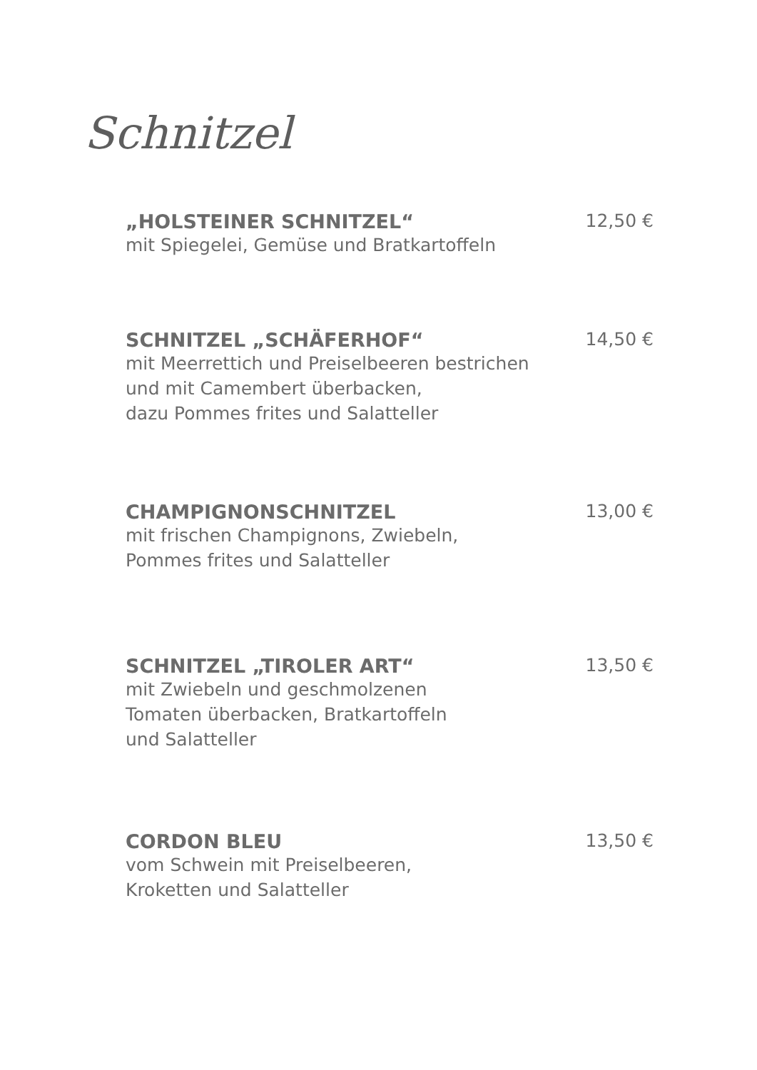Schnitzel
„HOLSTEINER SCHNITZEL“ 12,50 €
mit Spiegelei, Gemüse und Bratkartoffeln
SCHNITZEL „SCHÄFERHOF“ 14,50 €
mit Meerrettich und Preiselbeeren bestrichen
und mit Camembert überbacken,
dazu Pommes frites und Salatteller
CHAMPIGNONSCHNITZEL 13,00 €
mit frischen Champignons, Zwiebeln,
Pommes frites und Salatteller
SCHNITZEL „TIROLER ART“ 13,50 €
mit Zwiebeln und geschmolzenen
Tomaten überbacken, Bratkartoffeln
und Salatteller
CORDON BLEU 13,50 €
vom Schwein mit Preiselbeeren,
Kroketten und Salatteller